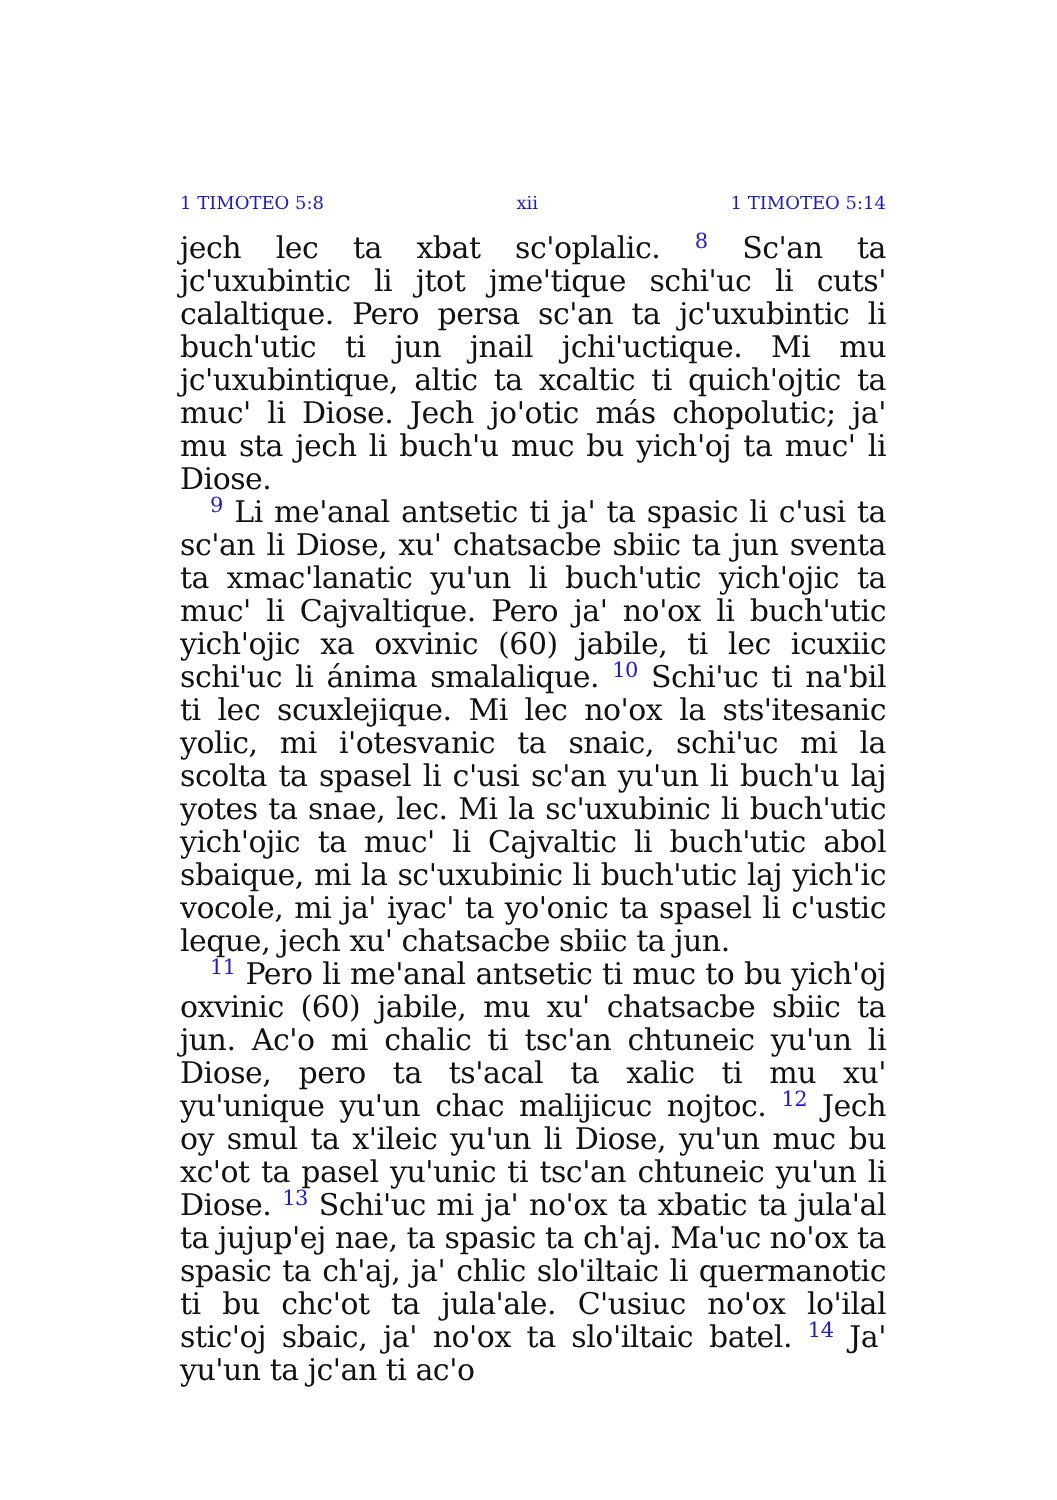1 TIMOTEO 5:8 xii 1 TIMOTEO 5:14
jech lec ta xbat sc'oplalic. <sup>8</sup> Sc'an ta jc'uxubintic li jtot jme'tique schi'uc li cuts' calaltique. Pero persa sc'an ta jc'uxubintic li buch'utic ti jun jnail jchi'uctique. Mi mu jc'uxubintique, altic ta xcaltic ti quich'ojtic ta muc' li Diose. Jech jo'otic más chopolutic; ja' mu sta jech li buch'u muc bu yich'oj ta muc' li Diose.
<sup>9</sup> Li me'anal antsetic ti ja' ta spasic li c'usi ta sc'an li Diose, xu' chatsacbe sbiic ta jun sventa ta xmac'lanatic yu'un li buch'utic yich'ojic ta muc' li Cajvaltique. Pero ja' no'ox li buch'utic yich'ojic xa oxvinic (60) jabile, ti lec icuxiic schi'uc li ánima smalalique. <sup>10</sup> Schi'uc ti na'bil ti lec scuxlejique. Mi lec no'ox la sts'itesanic yolic, mi i'otesvanic ta snaic, schi'uc mi la scolta ta spasel li c'usi sc'an yu'un li buch'u laj yotes ta snae, lec. Mi la sc'uxubinic li buch'utic yich'ojic ta muc' li Cajvaltic li buch'utic abol sbaique, mi la sc'uxubinic li buch'utic laj yich'ic vocole, mi ja' iyac' ta yo'onic ta spasel li c'ustic leque, jech xu' chatsacbe sbiic ta jun.
<sup>11</sup> Pero li me'anal antsetic ti muc to bu yich'oj oxvinic (60) jabile, mu xu' chatsacbe sbiic ta jun. Ac'o mi chalic ti tsc'an chtuneic yu'un li Diose, pero ta ts'acal ta xalic ti mu xu' yu'unique yu'un chac malijicuc nojtoc. <sup>12</sup> Jech oy smul ta x'ileic yu'un li Diose, yu'un muc bu xc'ot ta pasel yu'unic ti tsc'an chtuneic yu'un li Diose. <sup>13</sup> Schi'uc mi ja' no'ox ta xbatic ta jula'al ta jujup'ej nae, ta spasic ta ch'aj. Ma'uc no'ox ta spasic ta ch'aj, ja' chlic slo'iltaic li quermanotic ti bu chc'ot ta jula'ale. C'usiuc no'ox lo'ilal stic'oj sbaic, ja' no'ox ta slo'iltaic batel. <sup>14</sup> Ja' yu'un ta jc'an ti ac'o